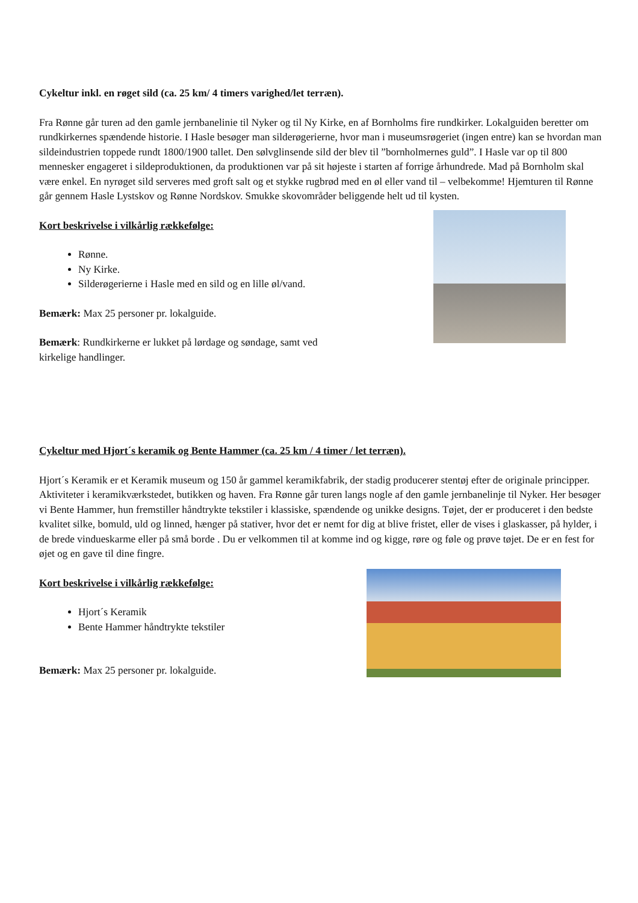Cykeltur inkl. en røget sild (ca. 25 km/ 4 timers varighed/let terræn).
Fra Rønne går turen ad den gamle jernbanelinie til Nyker og til Ny Kirke, en af Bornholms fire rundkirker. Lokalguiden beretter om rundkirkernes spændende historie. I Hasle besøger man silderøgerierne, hvor man i museumsrøgeriet (ingen entre) kan se hvordan man sildeindustrien toppede rundt 1800/1900 tallet. Den sølvglinsende sild der blev til ”bornholmernes guld”. I Hasle var op til 800 mennesker engageret i sildeproduktionen, da produktionen var på sit højeste i starten af forrige århundrede. Mad på Bornholm skal være enkel. En nyrøget sild serveres med groft salt og et stykke rugbrød med en øl eller vand til – velbekomme! Hjemturen til Rønne går gennem Hasle Lystskov og Rønne Nordskov. Smukke skovområder beliggende helt ud til kysten.
Kort beskrivelse i vilkårlig rækkefølge:
Rønne.
Ny Kirke.
Silderøgerierne i Hasle med en sild og en lille øl/vand.
Bemærk: Max 25 personer pr. lokalguide.
Bemærk: Rundkirkerne er lukket på lørdage og søndage, samt ved
kirkelige handlinger.
Cykeltur med Hjort´s keramik og Bente Hammer (ca. 25 km / 4 timer / let terræn).
Hjort´s Keramik er et Keramik museum og 150 år gammel keramikfabrik, der stadig producerer stentøj efter de originale principper. Aktiviteter i keramikværkstedet, butikken og haven. Fra Rønne går turen langs nogle af den gamle jernbanelinje til Nyker. Her besøger vi Bente Hammer, hun fremstiller håndtrykte tekstiler i klassiske, spændende og unikke designs. Tøjet, der er produceret i den bedste kvalitet silke, bomuld, uld og linned, hænger på stativer, hvor det er nemt for dig at blive fristet, eller de vises i glaskasser, på hylder, i de brede vindueskarme eller på små borde . Du er velkommen til at komme ind og kigge, røre og føle og prøve tøjet. De er en fest for øjet og en gave til dine fingre.
Kort beskrivelse i vilkårlig rækkefølge:
Hjort´s Keramik
Bente Hammer håndtrykte tekstiler
Bemærk: Max 25 personer pr. lokalguide.